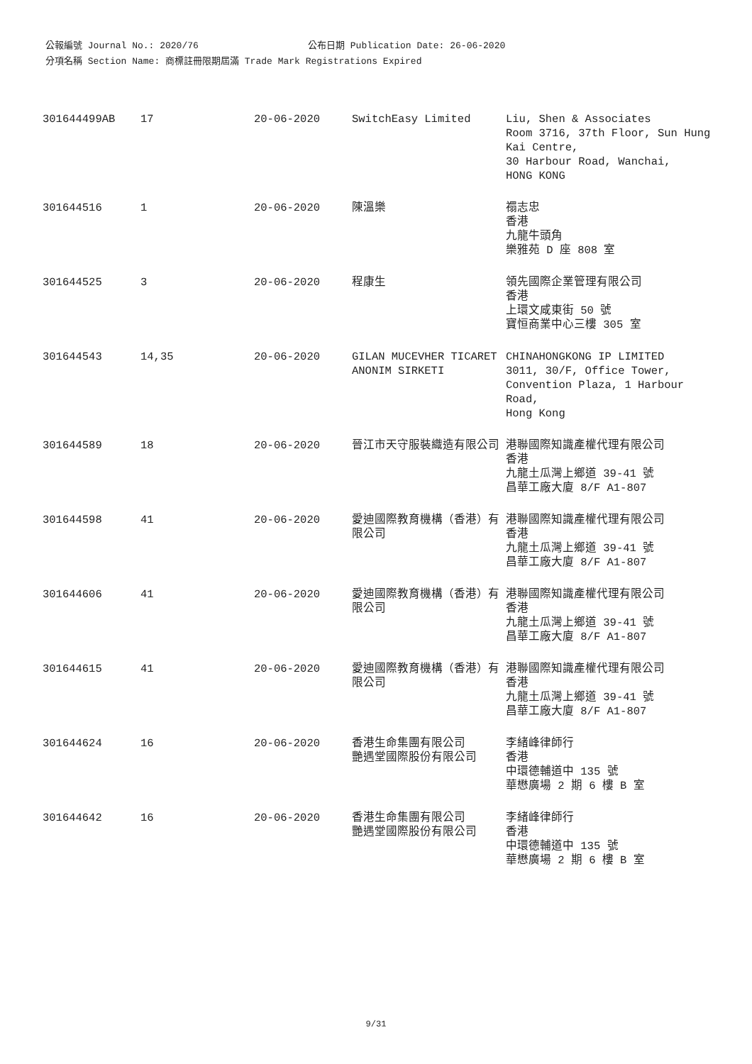公報編號 Journal No.: 2020/76 公布日期 Publication Date: 26-06-2020
分項名稱 Section Name: 商標註冊限期屆滿 Trade Mark Registrations Expired
| 301644499AB | 17 | 20-06-2020 | SwitchEasy Limited | Liu, Shen & Associates Room 3716, 37th Floor, Sun Hung Kai Centre, 30 Harbour Road, Wanchai, HONG KONG |
| 301644516 | 1 | 20-06-2020 | 陳溫樂 | 禤志忠 香港 九龍牛頭角 樂雅苑 D 座 808 室 |
| 301644525 | 3 | 20-06-2020 | 程康生 | 領先國際企業管理有限公司 香港 上環文咸東街 50 號 寶恒商業中心三樓 305 室 |
| 301644543 | 14,35 | 20-06-2020 | GILAN MUCEVHER TICARET ANONIM SIRKETI | CHINAHONGKONG IP LIMITED 3011, 30/F, Office Tower, Convention Plaza, 1 Harbour Road, Hong Kong |
| 301644589 | 18 | 20-06-2020 | 晉江市天守服裝織造有限公司 | 港聯國際知識產權代理有限公司 香港 九龍土瓜灣上鄉道 39-41 號 昌華工廠大廈 8/F A1-807 |
| 301644598 | 41 | 20-06-2020 | 愛迪國際教育機構（香港）有限公司 | 港聯國際知識產權代理有限公司 香港 九龍土瓜灣上鄉道 39-41 號 昌華工廠大廈 8/F A1-807 |
| 301644606 | 41 | 20-06-2020 | 愛迪國際教育機構（香港）有限公司 | 港聯國際知識產權代理有限公司 香港 九龍土瓜灣上鄉道 39-41 號 昌華工廠大廈 8/F A1-807 |
| 301644615 | 41 | 20-06-2020 | 愛迪國際教育機構（香港）有限公司 | 港聯國際知識產權代理有限公司 香港 九龍土瓜灣上鄉道 39-41 號 昌華工廠大廈 8/F A1-807 |
| 301644624 | 16 | 20-06-2020 | 香港生命集團有限公司 艷遇堂國際股份有限公司 | 李緒峰律師行 香港 中環德輔道中 135 號 華懋廣場 2 期 6 樓 B 室 |
| 301644642 | 16 | 20-06-2020 | 香港生命集團有限公司 艷遇堂國際股份有限公司 | 李緒峰律師行 香港 中環德輔道中 135 號 華懋廣場 2 期 6 樓 B 室 |
9/31